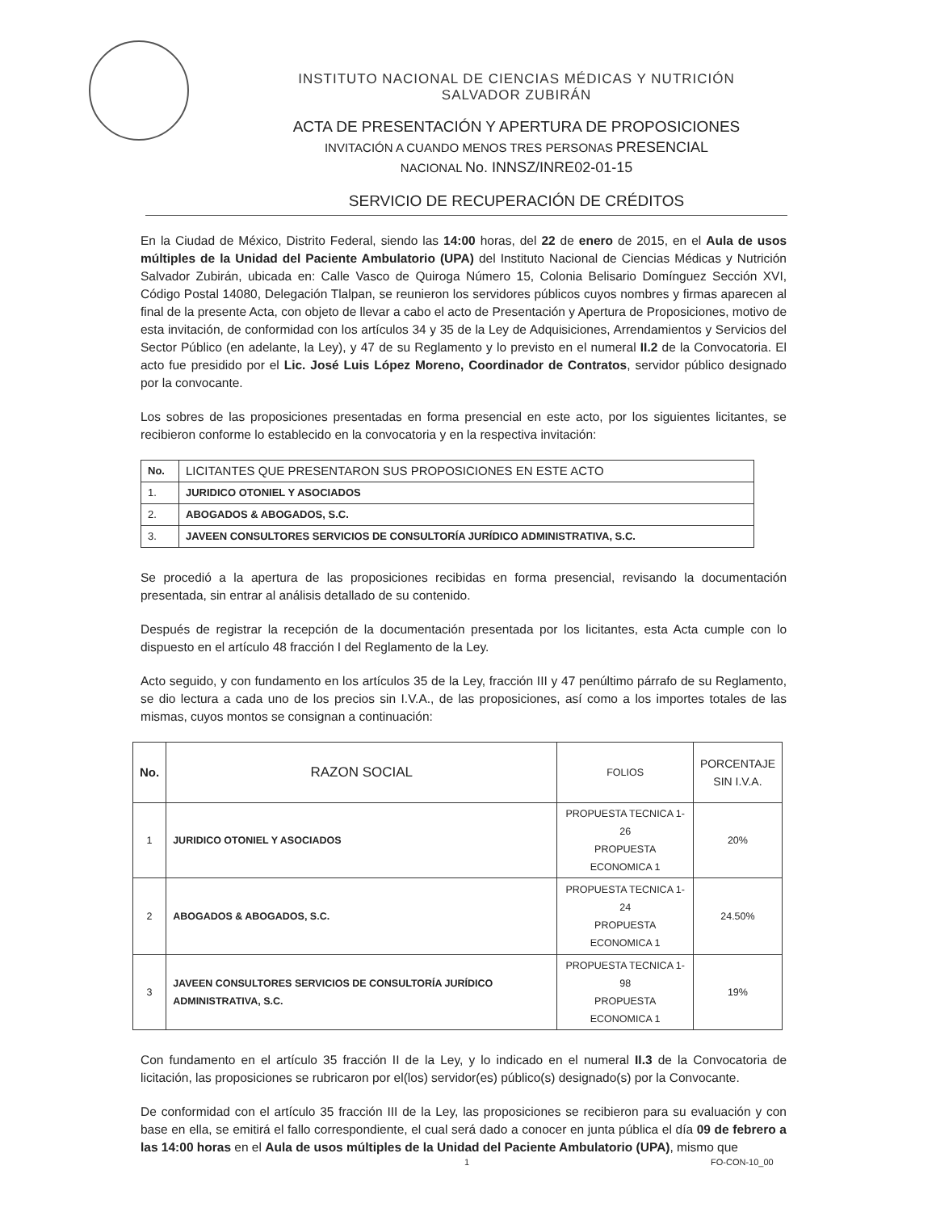INSTITUTO NACIONAL DE CIENCIAS MÉDICAS Y NUTRICIÓN
SALVADOR ZUBIRÁN
ACTA DE PRESENTACIÓN Y APERTURA DE PROPOSICIONES
INVITACIÓN A CUANDO MENOS TRES PERSONAS PRESENCIAL
NACIONAL No. INNSZ/INRE02-01-15
SERVICIO DE RECUPERACIÓN DE CRÉDITOS
En la Ciudad de México, Distrito Federal, siendo las 14:00 horas, del 22 de enero de 2015, en el Aula de usos múltiples de la Unidad del Paciente Ambulatorio (UPA) del Instituto Nacional de Ciencias Médicas y Nutrición Salvador Zubirán, ubicada en: Calle Vasco de Quiroga Número 15, Colonia Belisario Domínguez Sección XVI, Código Postal 14080, Delegación Tlalpan, se reunieron los servidores públicos cuyos nombres y firmas aparecen al final de la presente Acta, con objeto de llevar a cabo el acto de Presentación y Apertura de Proposiciones, motivo de esta invitación, de conformidad con los artículos 34 y 35 de la Ley de Adquisiciones, Arrendamientos y Servicios del Sector Público (en adelante, la Ley), y 47 de su Reglamento y lo previsto en el numeral II.2 de la Convocatoria. El acto fue presidido por el Lic. José Luis López Moreno, Coordinador de Contratos, servidor público designado por la convocante.
Los sobres de las proposiciones presentadas en forma presencial en este acto, por los siguientes licitantes, se recibieron conforme lo establecido en la convocatoria y en la respectiva invitación:
| No. | LICITANTES QUE PRESENTARON SUS PROPOSICIONES EN ESTE ACTO |
| --- | --- |
| 1. | JURIDICO OTONIEL Y ASOCIADOS |
| 2. | ABOGADOS & ABOGADOS, S.C. |
| 3. | JAVEEN CONSULTORES SERVICIOS DE CONSULTORÍA JURÍDICO ADMINISTRATIVA, S.C. |
Se procedió a la apertura de las proposiciones recibidas en forma presencial, revisando la documentación presentada, sin entrar al análisis detallado de su contenido.
Después de registrar la recepción de la documentación presentada por los licitantes, esta Acta cumple con lo dispuesto en el artículo 48 fracción I del Reglamento de la Ley.
Acto seguido, y con fundamento en los artículos 35 de la Ley, fracción III y 47 penúltimo párrafo de su Reglamento, se dio lectura a cada uno de los precios sin I.V.A., de las proposiciones, así como a los importes totales de las mismas, cuyos montos se consignan a continuación:
| No. | RAZON SOCIAL | FOLIOS | PORCENTAJE SIN I.V.A. |
| --- | --- | --- | --- |
| 1 | JURIDICO OTONIEL Y ASOCIADOS | PROPUESTA TECNICA 1-26 PROPUESTA ECONOMICA 1 | 20% |
| 2 | ABOGADOS & ABOGADOS, S.C. | PROPUESTA TECNICA 1-24 PROPUESTA ECONOMICA 1 | 24.50% |
| 3 | JAVEEN CONSULTORES SERVICIOS DE CONSULTORÍA JURÍDICO ADMINISTRATIVA, S.C. | PROPUESTA TECNICA 1-98 PROPUESTA ECONOMICA 1 | 19% |
Con fundamento en el artículo 35 fracción II de la Ley, y lo indicado en el numeral II.3 de la Convocatoria de licitación, las proposiciones se rubricaron por el(los) servidor(es) público(s) designado(s) por la Convocante.
De conformidad con el artículo 35 fracción III de la Ley, las proposiciones se recibieron para su evaluación y con base en ella, se emitirá el fallo correspondiente, el cual será dado a conocer en junta pública el día 09 de febrero a las 14:00 horas en el Aula de usos múltiples de la Unidad del Paciente Ambulatorio (UPA), mismo que
1 FO-CON-10_00